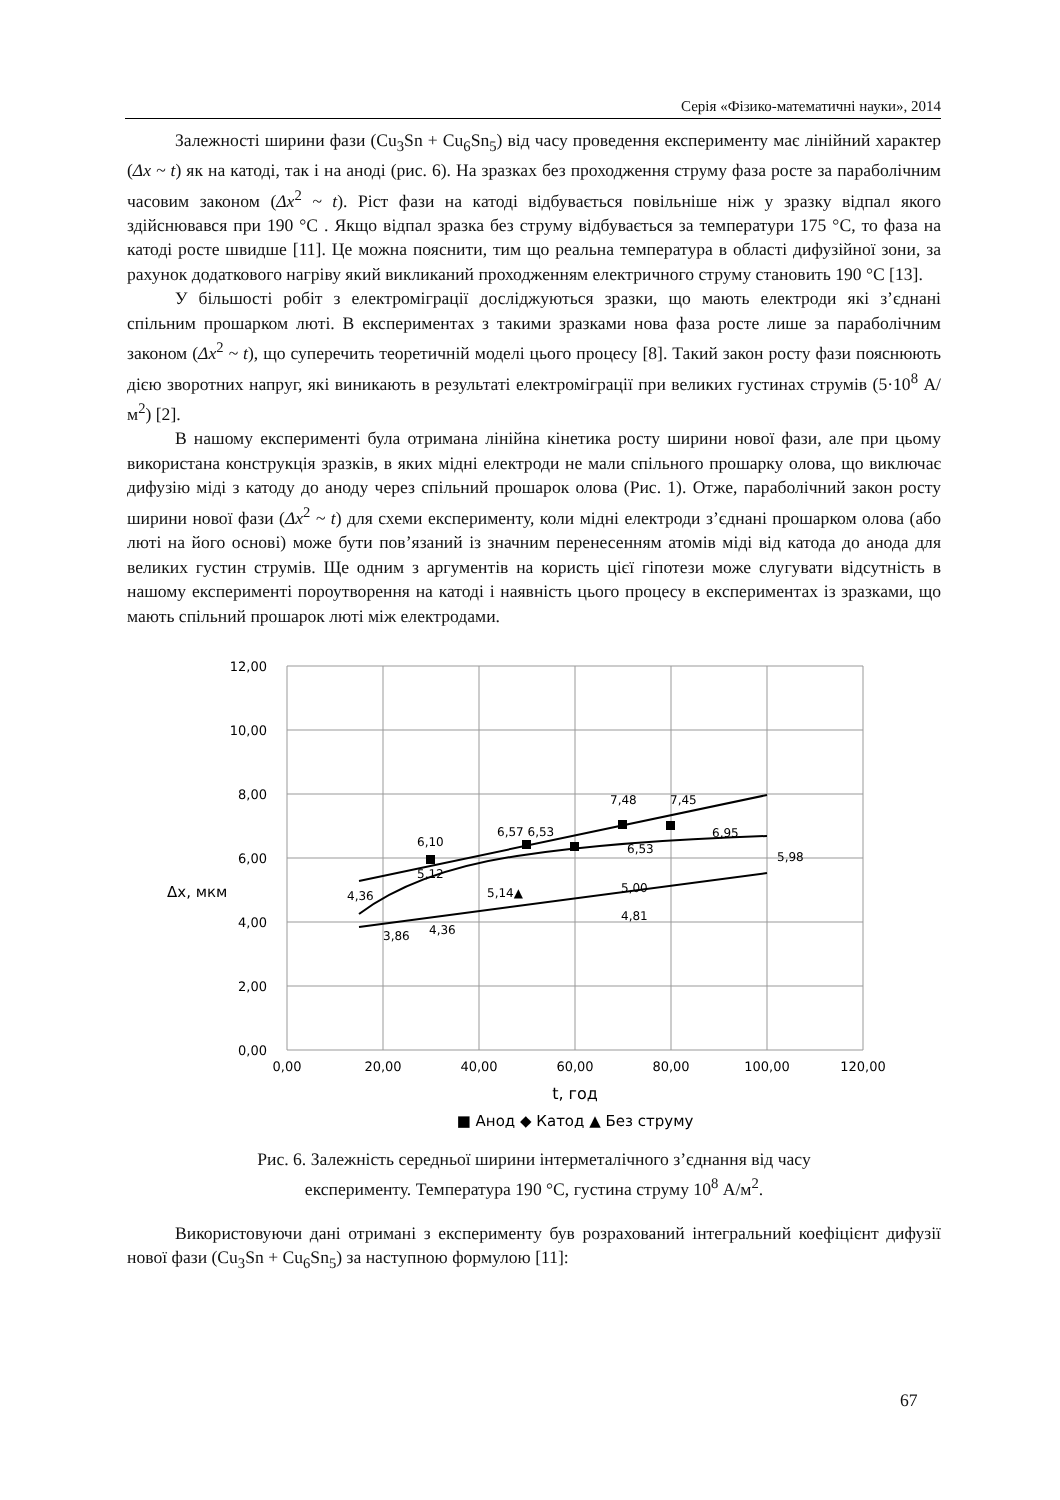Серія «Фізико-математичні науки», 2014
Залежності ширини фази (Cu<sub>3</sub>Sn + Cu<sub>6</sub>Sn<sub>5</sub>) від часу проведення експерименту має лінійний характер (Δx ~ t) як на катоді, так і на аноді (рис. 6). На зразках без проходження струму фаза росте за параболічним часовим законом (Δx<sup>2</sup> ~ t). Ріст фази на катоді відбувається повільніше ніж у зразку відпал якого здійснювався при 190 °С . Якщо відпал зразка без струму відбувається за температури 175 °С, то фаза на катоді росте швидше [11]. Це можна пояснити, тим що реальна температура в області дифузійної зони, за рахунок додаткового нагріву який викликаний проходженням електричного струму становить 190 °С [13].
У більшості робіт з електроміграції досліджуються зразки, що мають електроди які з’єднані спільним прошарком люті. В експериментах з такими зразками нова фаза росте лише за параболічним законом (Δx<sup>2</sup> ~ t), що суперечить теоретичній моделі цього процесу [8]. Такий закон росту фази пояснюють дією зворотних напруг, які виникають в результаті електроміграції при великих густинах струмів (5·10<sup>8</sup> А/м<sup>2</sup>) [2].
В нашому експерименті була отримана лінійна кінетика росту ширини нової фази, але при цьому використана конструкція зразків, в яких мідні електроди не мали спільного прошарку олова, що виключає дифузію міді з катоду до аноду через спільний прошарок олова (Рис. 1). Отже, параболічний закон росту ширини нової фази (Δx<sup>2</sup> ~ t) для схеми експерименту, коли мідні електроди з’єднані прошарком олова (або люті на його основі) може бути пов’язаний із значним перенесенням атомів міді від катода до анода для великих густин струмів. Ще одним з аргументів на користь цієї гіпотези може слугувати відсутність в нашому експерименті пороутворення на катоді і наявність цього процесу в експериментах із зразками, що мають спільний прошарок люті між електродами.
12,00
10,00
8,00
6,00
4,00
2,00
0,00
0,00
20,00
40,00
60,00
80,00
100,00
120,00
t, год
■ Анод ◆ Катод ▲ Без струму
Δx, мкм
6,10
6,57 6,53
7,48
7,45
4,36
5,12
5,14▲
6,53
6,95
5,00
4,81
5,98
3,86
4,36
Рис. 6. Залежність середньої ширини інтерметалічного з’єднання від часу
експерименту. Температура 190 °С, густина струму 10<sup>8</sup> А/м<sup>2</sup>.
Використовуючи дані отримані з експерименту був розрахований інтегральний коефіцієнт дифузії нової фази (Cu<sub>3</sub>Sn + Cu<sub>6</sub>Sn<sub>5</sub>) за наступною формулою [11]:
67